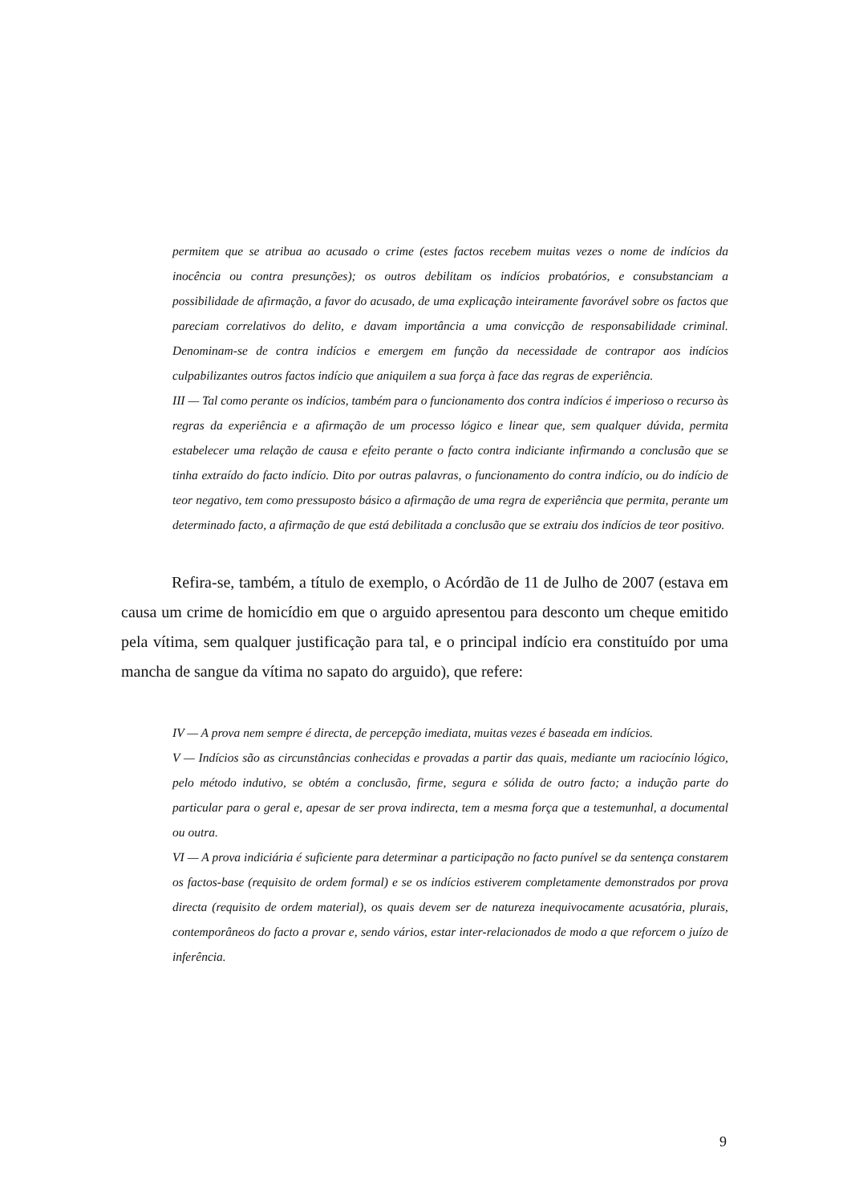permitem que se atribua ao acusado o crime (estes factos recebem muitas vezes o nome de indícios da inocência ou contra presunções); os outros debilitam os indícios probatórios, e consubstanciam a possibilidade de afirmação, a favor do acusado, de uma explicação inteiramente favorável sobre os factos que pareciam correlativos do delito, e davam importância a uma convicção de responsabilidade criminal. Denominam-se de contra indícios e emergem em função da necessidade de contrapor aos indícios culpabilizantes outros factos indício que aniquilem a sua força à face das regras de experiência.
III — Tal como perante os indícios, também para o funcionamento dos contra indícios é imperioso o recurso às regras da experiência e a afirmação de um processo lógico e linear que, sem qualquer dúvida, permita estabelecer uma relação de causa e efeito perante o facto contra indiciante infirmando a conclusão que se tinha extraído do facto indício. Dito por outras palavras, o funcionamento do contra indício, ou do indício de teor negativo, tem como pressuposto básico a afirmação de uma regra de experiência que permita, perante um determinado facto, a afirmação de que está debilitada a conclusão que se extraiu dos indícios de teor positivo.
Refira-se, também, a título de exemplo, o Acórdão de 11 de Julho de 2007 (estava em causa um crime de homicídio em que o arguido apresentou para desconto um cheque emitido pela vítima, sem qualquer justificação para tal, e o principal indício era constituído por uma mancha de sangue da vítima no sapato do arguido), que refere:
IV — A prova nem sempre é directa, de percepção imediata, muitas vezes é baseada em indícios.
V — Indícios são as circunstâncias conhecidas e provadas a partir das quais, mediante um raciocínio lógico, pelo método indutivo, se obtém a conclusão, firme, segura e sólida de outro facto; a indução parte do particular para o geral e, apesar de ser prova indirecta, tem a mesma força que a testemunhal, a documental ou outra.
VI — A prova indiciária é suficiente para determinar a participação no facto punível se da sentença constarem os factos-base (requisito de ordem formal) e se os indícios estiverem completamente demonstrados por prova directa (requisito de ordem material), os quais devem ser de natureza inequivocamente acusatória, plurais, contemporâneos do facto a provar e, sendo vários, estar inter-relacionados de modo a que reforcem o juízo de inferência.
9